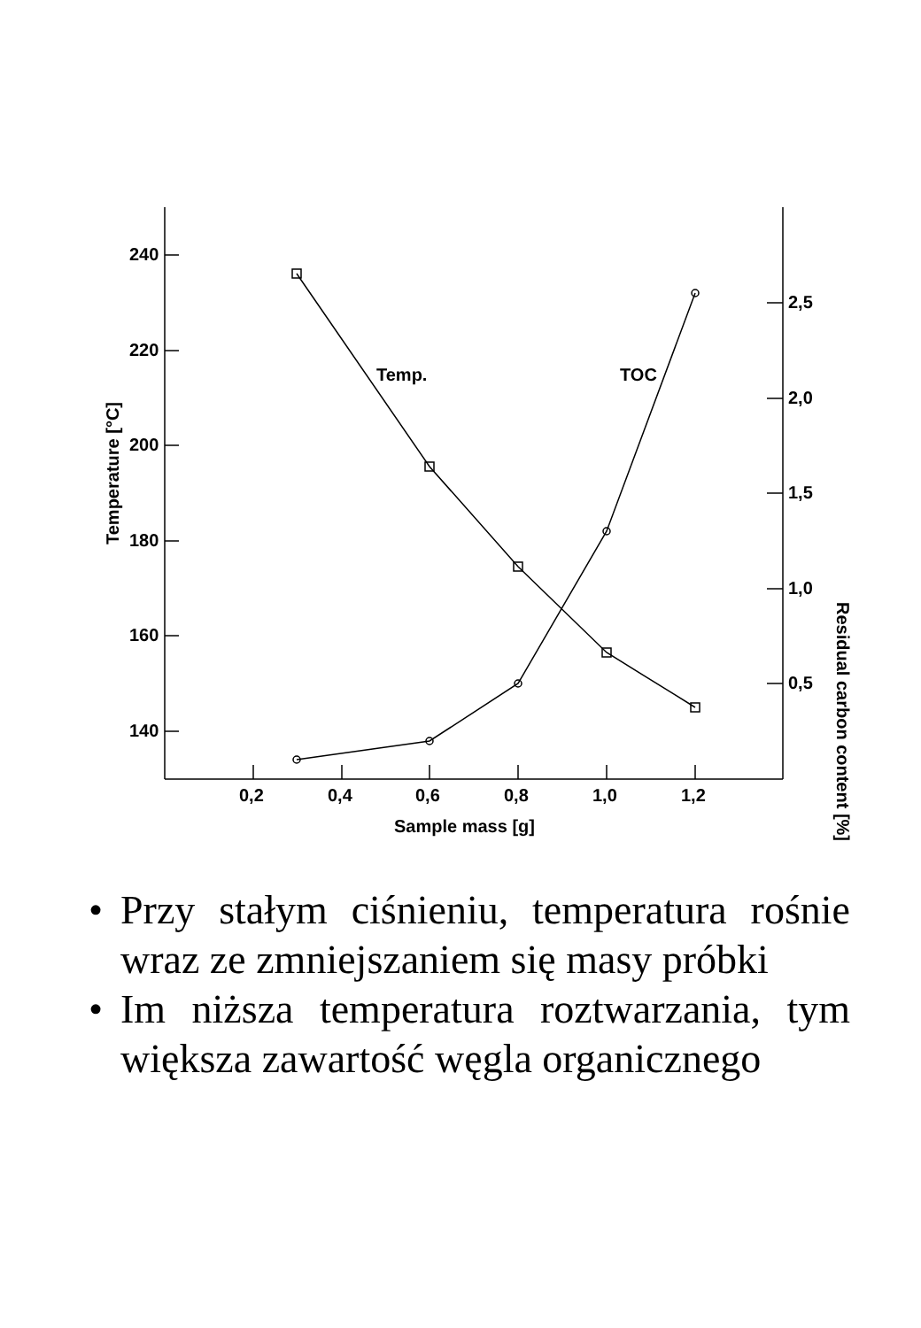240
220
200
180
160
140
2,5
2,0
1,5
1,0
0,5
0,2
0,4
0,6
0,8
1,0
1,2
Sample mass [g]
Temp.
TOC
Temperature [°C]
Residual carbon content [%]
• Przy stałym ciśnieniu, temperatura rośnie wraz ze zmniejszaniem się masy próbki
• Im niższa temperatura roztwarzania, tym większa zawartość węgla organicznego